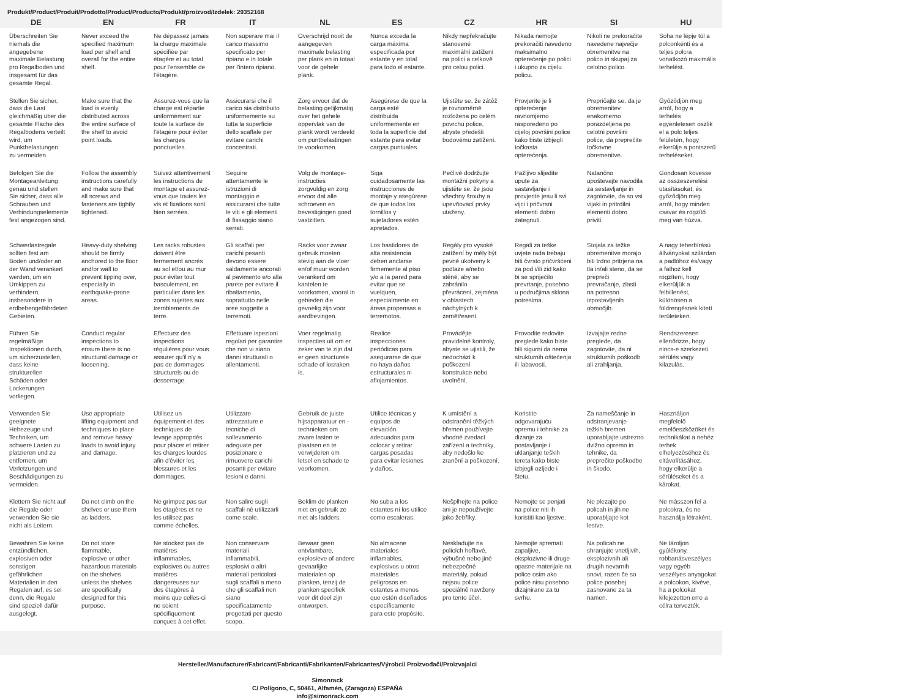Produkt/Product/Produit/Prodotto/Product/Producto/Produkt/proizvod/Izdelek: 29352168
| DE | EN | FR | IT | NL | ES | CZ | HR | SI | HU |
| --- | --- | --- | --- | --- | --- | --- | --- | --- | --- |
| Überschreiten Sie niemals die angegebene maximale Belastung pro Regalboden und insgesamt für das gesamte Regal. | Never exceed the specified maximum load per shelf and overall for the entire shelf. | Ne dépassez jamais la charge maximale spécifiée par étagère et au total pour l'ensemble de l'étagère. | Non superare mai il carico massimo specificato per ripiano e in totale per l'intero ripiano. | Overschrijd nooit de aangegeven maximale belasting per plank en in totaal voor de gehele plank. | Nunca exceda la carga máxima especificada por estante y en total para todo el estante. | Nikdy nepřekračujte stanovené maximální zatížení na polici a celkově pro celou polici. | Nikada nemojte prekoračiti navedeno maksimalno opterećenje po polici i ukupno za cijelu policu. | Nikoli ne prekoračite navedene največje obremenitve na polico in skupaj za celotno polico. | Soha ne lépje túl a polconkénti és a teljes polcra vonatkozó maximális terhelést. |
| Stellen Sie sicher, dass die Last gleichmäßig über die gesamte Fläche des Regalbodens verteilt wird, um Punktbelastungen zu vermeiden. | Make sure that the load is evenly distributed across the entire surface of the shelf to avoid point loads. | Assurez-vous que la charge est répartie uniformément sur toute la surface de l'étagère pour éviter les charges ponctuelles. | Assicurarsi che il carico sia distribuito uniformemente su tutta la superficie dello scaffale per evitare carichi concentrati. | Zorg ervoor dat de belasting gelijkmatig over het gehele oppervlak van de plank wordt verdeeld om puntbelastingen te voorkomen. | Asegúrese de que la carga esté distribuida uniformemente en toda la superficie del estante para evitar cargas puntuales. | Ujistěte se, že zátěž je rovnoměrně rozložena po celém povrchu police, abyste předešli bodovému zatížení. | Provjerite je li opterećenje ravnomjerno raspoređeno po cijeloj površini police kako biste izbjegli točkasta opterećenja. | Prepričajte se, da je obremenitev enakomerno porazdeljena po celotni površini police, da preprečite točkovne obremenitve. | Győződjön meg arról, hogy a terhelés egyenletesen oszlik el a polc teljes felületén, hogy elkerülje a pontszerű terheléseket. |
| Befolgen Sie die Montageanleitung genau und stellen Sie sicher, dass alle Schrauben und Verbindungselemente fest angezogen sind. | Follow the assembly instructions carefully and make sure that all screws and fasteners are tightly tightened. | Suivez attentivement les instructions de montage et assurez-vous que toutes les vis et fixations sont bien serrées. | Seguire attentamente le istruzioni di montaggio e assicurarsi che tutte le viti e gli elementi di fissaggio siano serrati. | Volg de montage-instructies zorgvuldig en zorg ervoor dat alle schroeven en bevestigingen goed vastzitten. | Siga cuidadosamente las instrucciones de montaje y asegúrese de que todos los tornillos y sujetadores estén apretados. | Pečlivě dodržujte montážní pokyny a ujistěte se, že jsou všechny šrouby a upevňovací prvky utaženy. | Pažljivo slijedite upute za sastavljanje i provjerite jesu li svi vijci i pričvrsni elementi dobro zategnuti. | Natančno upoštevajte navodila za sestavljanje in zagotovite, da so vsi vijaki in pritrdilni elementi dobro priviti. | Gondosan kövesse az összeszerelési utasításokat, és győződjön meg arról, hogy minden csavar és rögzítő meg van húzva. |
| Schwerlastregale sollten fest am Boden und/oder an der Wand verankert werden, um ein Umkippen zu verhindern, insbesondere in erdbebengefährdeten Gebieten. | Heavy-duty shelving should be firmly anchored to the floor and/or wall to prevent tipping over, especially in earthquake-prone areas. | Les racks robustes doivent être fermement ancrés au sol et/ou au mur pour éviter tout basculement, en particulier dans les zones sujettes aux tremblements de terre. | Gli scaffali per carichi pesanti devono essere saldamente ancorati al pavimento e/o alla parete per evitare il ribaltamento, soprattutto nelle aree soggette a terremoti. | Racks voor zwaar gebruik moeten stevig aan de vloer en/of muur worden verankerd om kantelen te voorkomen, vooral in gebieden die gevoelig zijn voor aardbevingen. | Los bastidores de alta resistencia deben anclarse firmemente al piso y/o a la pared para evitar que se vuelquen, especialmente en áreas propensas a terremotos. | Regály pro vysoké zatížení by měly být pevně ukotveny k podlaze a/nebo stěně, aby se zabránilo převrácení, zejména v oblastech náchylných k zemětřesení. | Regali za teške uvjete rada trebaju biti čvrsto pričvršćeni za pod i/ili zid kako bi se spriječilo prevrtanje, posebno u područjima sklona potresima. | Stojala za težke obremenitve morajo biti trdno pritrjena na tla in/ali steno, da se prepreči prevračanje, zlasti na potresno izpostavljenih območjih. | A nagy teherbírású állványokat szilárdan a padlóhoz és/vagy a falhoz kell rögzíteni, hogy elkerüljük a felbillenést, különösen a földrengésnek kitett területeken. |
| Führen Sie regelmäßige Inspektionen durch, um sicherzustellen, dass keine strukturellen Schäden oder Lockerungen vorliegen. | Conduct regular inspections to ensure there is no structural damage or loosening. | Effectuez des inspections régulières pour vous assurer qu'il n'y a pas de dommages structurels ou de desserrage. | Effettuare ispezioni regolari per garantire che non vi siano danni strutturali o allentamenti. | Voer regelmatig inspecties uit om er zeker van te zijn dat er geen structurele schade of losraken is. | Realice inspecciones periódicas para asegurarse de que no haya daños estructurales ni aflojamientos. | Provádějte pravidelné kontroly, abyste se ujistili, že nedochází k poškození konstrukce nebo uvolnění. | Provodite redovite preglede kako biste bili sigurni da nema strukturnih oštećenja ili labavosti. | Izvajajte redne preglede, da zagotovite, da ni strukturnih poškodb ali zrahljanja. | Rendszeresen ellenőrizze, hogy nincs-e szerkezeti sérülés vagy kilazulás. |
| Verwenden Sie geeignete Hebezeuge und Techniken, um schwere Lasten zu platzieren und zu entfernen, um Verletzungen und Beschädigungen zu vermeiden. | Use appropriate lifting equipment and techniques to place and remove heavy loads to avoid injury and damage. | Utilisez un équipement et des techniques de levage appropriés pour placer et retirer les charges lourdes afin d'éviter les blessures et les dommages. | Utilizzare attrezzature e tecniche di sollevamento adeguate per posizionare e rimuovere carichi pesanti per evitare lesioni e danni. | Gebruik de juiste hijsapparatuur en -technieken om zware lasten te plaatsen en te verwijderen om letsel en schade te voorkomen. | Utilice técnicas y equipos de elevación adecuados para colocar y retirar cargas pesadas para evitar lesiones y daños. | K umístění a odstranění těžkých břemen používejte vhodné zvedací zařízení a techniky, aby nedošlo ke zranění a poškození. | Koristite odgovarajuću opremu i tehnike za dizanje za postavljanje i uklanjanje teških tereta kako biste izbjegli ozljede i štetu. | Za nameščanje in odstranjevanje težkih bremen uporabljajte ustrezno dvižno opremo in tehnike, da preprečite poškodbe in škodo. | Használjon megfelelő emelőeszközöket és technikákat a nehéz terhek elhelyezéséhez és eltávolításához, hogy elkerülje a sérüléseket és a károkat. |
| Klettern Sie nicht auf die Regale oder verwenden Sie sie nicht als Leitern. | Do not climb on the shelves or use them as ladders. | Ne grimpez pas sur les étagères et ne les utilisez pas comme échelles. | Non salire sugli scaffali né utilizzarli come scale. | Beklim de planken niet en gebruik ze niet als ladders. | No suba a los estantes ni los utilice como escaleras. | Nešplhejte na police ani je nepoužívejte jako žebříky. | Nemojte se penjati na police niti ih koristiti kao ljestve. | Ne plezajte po policah in jih ne uporabljajte kot lestve. | Ne másszon fel a polcokra, és ne használja létraként. |
| Bewahren Sie keine entzündlichen, explosiven oder sonstigen gefährlichen Materialien in den Regalen auf, es sei denn, die Regale sind speziell dafür ausgelegt. | Do not store flammable, explosive or other hazardous materials on the shelves unless the shelves are specifically designed for this purpose. | Ne stockez pas de matières inflammables, explosives ou autres matières dangereuses sur des étagères à moins que celles-ci ne soient spécifiquement conçues à cet effet. | Non conservare materiali infiammabili, esplosivi o altri materiali pericolosi sugli scaffali a meno che gli scaffali non siano specificatamente progettati per questo scopo. | Bewaar geen ontvlambare, explosieve of andere gevaarlijke materialen op planken, tenzij de planken specifiek voor dit doel zijn ontworpen. | No almacene materiales inflamables, explosivos u otros materiales peligrosos en estantes a menos que estén diseñados específicamente para este propósito. | Neskladujte na policích hořlavé, výbušné nebo jiné nebezpečné materiály, pokud nejsou police speciálně navrženy pro tento účel. | Nemojte spremati zapaljive, eksplozivne ili druge opasne materijale na police osim ako police nisu posebno dizajnirane za tu svrhu. | Na policah ne shranjujte vnetljivih, eksplozivnih ali drugih nevarnih snovi, razen če so police posebej zasnovane za ta namen. | Ne tároljon gyúlékony, robbanásveszélyes vagy egyéb veszélyes anyagokat a polcokon, kivéve, ha a polcokat kifejezetten erre a célra tervezték. |
Hersteller/Manufacturer/Fabricant/Fabricanti/Fabrikanten/Fabricantes/Výrobci/ Proizvođači/Proizvajalci
Simonrack
C/ Polígono, C, 50461, Alfamén, (Zaragoza) ESPAÑA
info@simonrack.com